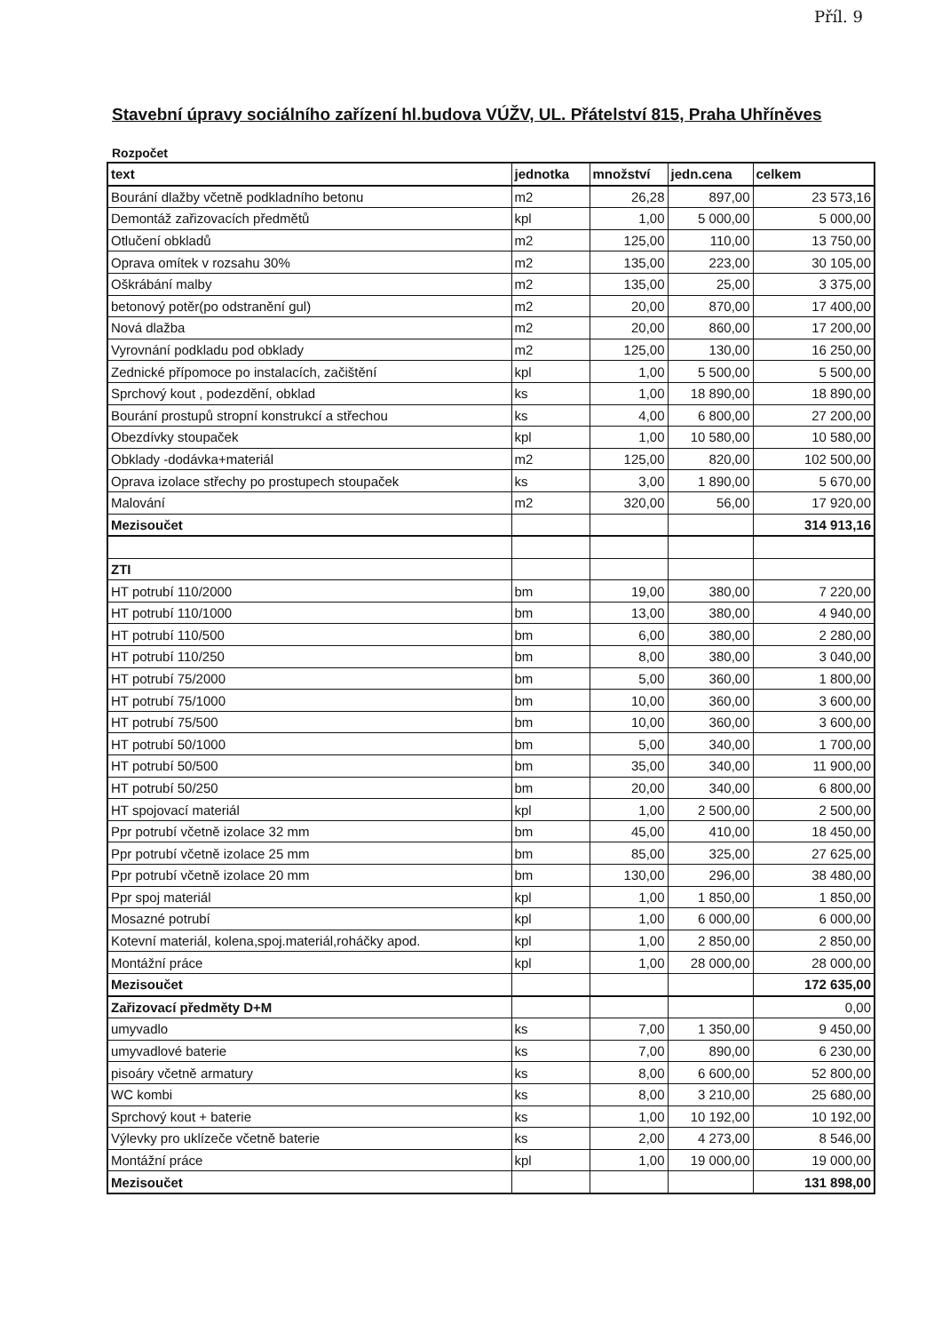Příl. 9
Stavební úpravy sociálního zařízení hl.budova VÚŽV, UL. Přátelství 815, Praha Uhříněves
Rozpočet
| text | jednotka | množství | jedn.cena | celkem |
| --- | --- | --- | --- | --- |
| Bourání dlažby včetně podkladního betonu | m2 | 26,28 | 897,00 | 23 573,16 |
| Demontáž zařizovacích předmětů | kpl | 1,00 | 5 000,00 | 5 000,00 |
| Otlučení obkladů | m2 | 125,00 | 110,00 | 13 750,00 |
| Oprava omítek v rozsahu 30% | m2 | 135,00 | 223,00 | 30 105,00 |
| Oškrábání malby | m2 | 135,00 | 25,00 | 3 375,00 |
| betonový potěr(po odstranění gul) | m2 | 20,00 | 870,00 | 17 400,00 |
| Nová dlažba | m2 | 20,00 | 860,00 | 17 200,00 |
| Vyrovnání podkladu pod obklady | m2 | 125,00 | 130,00 | 16 250,00 |
| Zednické přípomoce po instalacích, začištění | kpl | 1,00 | 5 500,00 | 5 500,00 |
| Sprchový kout , podezdění, obklad | ks | 1,00 | 18 890,00 | 18 890,00 |
| Bourání prostupů stropní konstrukcí a střechou | ks | 4,00 | 6 800,00 | 27 200,00 |
| Obezdívky stoupaček | kpl | 1,00 | 10 580,00 | 10 580,00 |
| Obklady -dodávka+materiál | m2 | 125,00 | 820,00 | 102 500,00 |
| Oprava izolace střechy po prostupech stoupaček | ks | 3,00 | 1 890,00 | 5 670,00 |
| Malování | m2 | 320,00 | 56,00 | 17 920,00 |
| Mezisoučet | | | | 314 913,16 |
| ZTI | | | | |
| HT potrubí 110/2000 | bm | 19,00 | 380,00 | 7 220,00 |
| HT potrubí 110/1000 | bm | 13,00 | 380,00 | 4 940,00 |
| HT potrubí 110/500 | bm | 6,00 | 380,00 | 2 280,00 |
| HT potrubí 110/250 | bm | 8,00 | 380,00 | 3 040,00 |
| HT potrubí 75/2000 | bm | 5,00 | 360,00 | 1 800,00 |
| HT potrubí 75/1000 | bm | 10,00 | 360,00 | 3 600,00 |
| HT potrubí 75/500 | bm | 10,00 | 360,00 | 3 600,00 |
| HT potrubí 50/1000 | bm | 5,00 | 340,00 | 1 700,00 |
| HT potrubí 50/500 | bm | 35,00 | 340,00 | 11 900,00 |
| HT potrubí 50/250 | bm | 20,00 | 340,00 | 6 800,00 |
| HT spojovací materiál | kpl | 1,00 | 2 500,00 | 2 500,00 |
| Ppr potrubí včetně izolace 32 mm | bm | 45,00 | 410,00 | 18 450,00 |
| Ppr potrubí včetně izolace 25 mm | bm | 85,00 | 325,00 | 27 625,00 |
| Ppr potrubí včetně izolace 20 mm | bm | 130,00 | 296,00 | 38 480,00 |
| Ppr spoj materiál | kpl | 1,00 | 1 850,00 | 1 850,00 |
| Mosazné potrubí | kpl | 1,00 | 6 000,00 | 6 000,00 |
| Kotevní materiál, kolena,spoj.materiál,roháčky apod. | kpl | 1,00 | 2 850,00 | 2 850,00 |
| Montážní práce | kpl | 1,00 | 28 000,00 | 28 000,00 |
| Mezisoučet | | | | 172 635,00 |
| Zařizovací předměty D+M | | | | 0,00 |
| umyvadlo | ks | 7,00 | 1 350,00 | 9 450,00 |
| umyvadlové baterie | ks | 7,00 | 890,00 | 6 230,00 |
| pisoáry včetně armatury | ks | 8,00 | 6 600,00 | 52 800,00 |
| WC kombi | ks | 8,00 | 3 210,00 | 25 680,00 |
| Sprchový kout + baterie | ks | 1,00 | 10 192,00 | 10 192,00 |
| Výlevky pro uklízeče včetně baterie | ks | 2,00 | 4 273,00 | 8 546,00 |
| Montážní práce | kpl | 1,00 | 19 000,00 | 19 000,00 |
| Mezisoučet | | | | 131 898,00 |